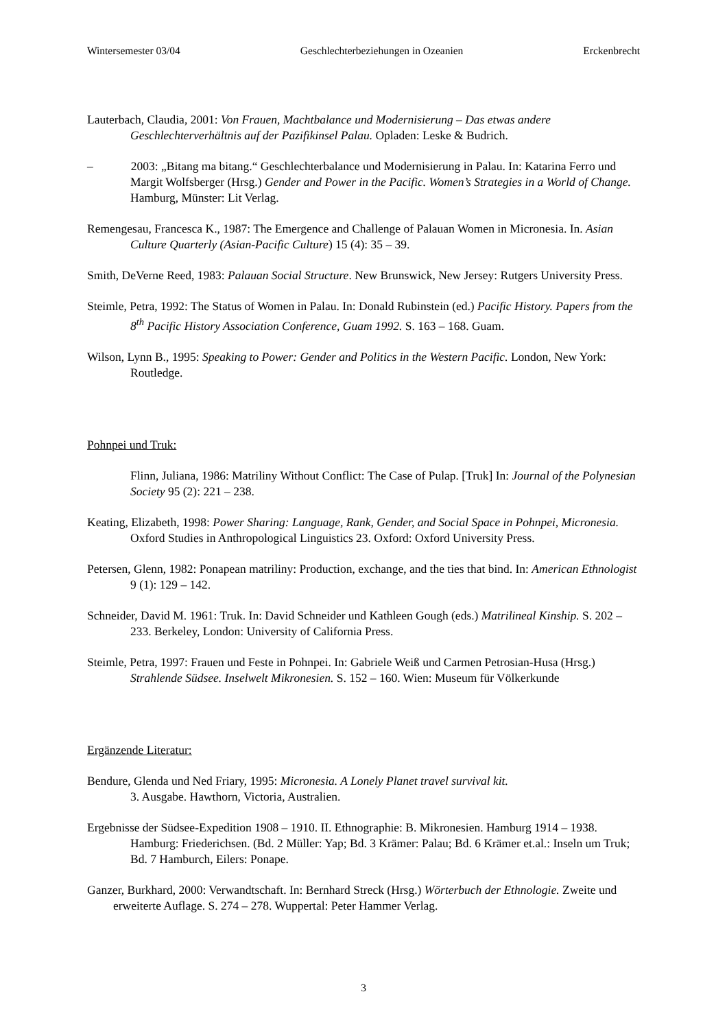Wintersemester 03/04 Geschlechterbeziehungen in Ozeanien Erckenbrecht
Lauterbach, Claudia, 2001: Von Frauen, Machtbalance und Modernisierung – Das etwas andere Geschlechterverhältnis auf der Pazifikinsel Palau. Opladen: Leske & Budrich.
– 2003: „Bitang ma bitang.“ Geschlechterbalance und Modernisierung in Palau. In: Katarina Ferro und Margit Wolfsberger (Hrsg.) Gender and Power in the Pacific. Women’s Strategies in a World of Change. Hamburg, Münster: Lit Verlag.
Remengesau, Francesca K., 1987: The Emergence and Challenge of Palauan Women in Micronesia. In. Asian Culture Quarterly (Asian-Pacific Culture) 15 (4): 35 – 39.
Smith, DeVerne Reed, 1983: Palauan Social Structure. New Brunswick, New Jersey: Rutgers University Press.
Steimle, Petra, 1992: The Status of Women in Palau. In: Donald Rubinstein (ed.) Pacific History. Papers from the 8<sup>th</sup> Pacific History Association Conference, Guam 1992. S. 163 – 168. Guam.
Wilson, Lynn B., 1995: Speaking to Power: Gender and Politics in the Western Pacific. London, New York: Routledge.
Pohnpei und Truk:
Flinn, Juliana, 1986: Matriliny Without Conflict: The Case of Pulap. [Truk] In: Journal of the Polynesian Society 95 (2): 221 – 238.
Keating, Elizabeth, 1998: Power Sharing: Language, Rank, Gender, and Social Space in Pohnpei, Micronesia. Oxford Studies in Anthropological Linguistics 23. Oxford: Oxford University Press.
Petersen, Glenn, 1982: Ponapean matriliny: Production, exchange, and the ties that bind. In: American Ethnologist 9 (1): 129 – 142.
Schneider, David M. 1961: Truk. In: David Schneider und Kathleen Gough (eds.) Matrilineal Kinship. S. 202 – 233. Berkeley, London: University of California Press.
Steimle, Petra, 1997: Frauen und Feste in Pohnpei. In: Gabriele Weiß und Carmen Petrosian-Husa (Hrsg.) Strahlende Südsee. Inselwelt Mikronesien. S. 152 – 160. Wien: Museum für Völkerkunde
Ergänzende Literatur:
Bendure, Glenda und Ned Friary, 1995: Micronesia. A Lonely Planet travel survival kit.
3. Ausgabe. Hawthorn, Victoria, Australien.
Ergebnisse der Südsee-Expedition 1908 – 1910. II. Ethnographie: B. Mikronesien. Hamburg 1914 – 1938. Hamburg: Friederichsen. (Bd. 2 Müller: Yap; Bd. 3 Krämer: Palau; Bd. 6 Krämer et.al.: Inseln um Truk; Bd. 7 Hamburch, Eilers: Ponape.
Ganzer, Burkhard, 2000: Verwandtschaft. In: Bernhard Streck (Hrsg.) Wörterbuch der Ethnologie. Zweite und erweiterte Auflage. S. 274 – 278. Wuppertal: Peter Hammer Verlag.
3